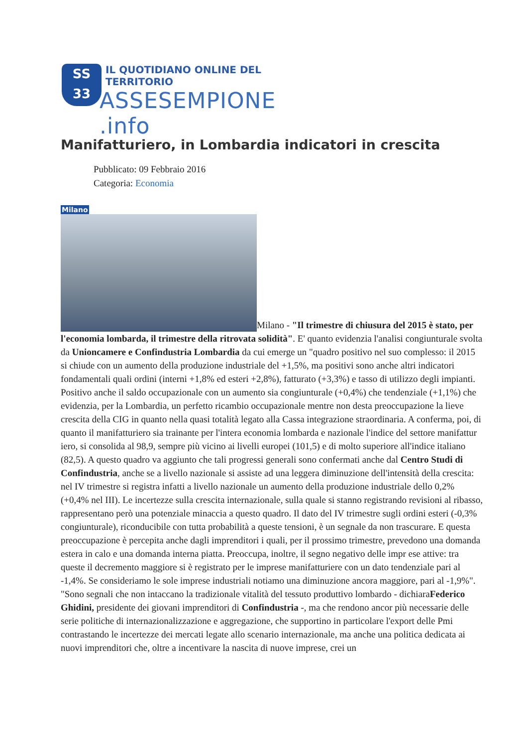SS
33
IL QUOTIDIANO ONLINE DEL TERRITORIO
ASSESEMPIONE .info
Manifatturiero, in Lombardia indicatori in crescita
Pubblicato: 09 Febbraio 2016
Categoria: Economia
Milano
Milano - "Il trimestre di chiusura del 2015 è stato, per l'economia lombarda, il trimestre della ritrovata solidità". E' quanto evidenzia l'analisi congiunturale svolta da Unioncamere e Confindustria Lombardia da cui emerge un "quadro positivo nel suo complesso: il 2015 si chiude con un aumento della produzione industriale del +1,5%, ma positivi sono anche altri indicatori fondamentali quali ordini (interni +1,8% ed esteri +2,8%), fatturato (+3,3%) e tasso di utilizzo degli impianti. Positivo anche il saldo occupazionale con un aumento sia congiunturale (+0,4%) che tendenziale (+1,1%) che evidenzia, per la Lombardia, un perfetto ricambio occupazionale mentre non desta preoccupazione la lieve crescita della CIG in quanto nella quasi totalità legato alla Cassa integrazione straordinaria. A conferma, poi, di quanto il manifatturiero sia trainante per l'intera economia lombarda e nazionale l'indice del settore manifattur iero, si consolida al 98,9, sempre più vicino ai livelli europei (101,5) e di molto superiore all'indice italiano (82,5). A questo quadro va aggiunto che tali progressi generali sono confermati anche dal Centro Studi di Confindustria, anche se a livello nazionale si assiste ad una leggera diminuzione dell'intensità della crescita: nel IV trimestre si registra infatti a livello nazionale un aumento della produzione industriale dello 0,2% (+0,4% nel III). Le incertezze sulla crescita internazionale, sulla quale si stanno registrando revisioni al ribasso, rappresentano però una potenziale minaccia a questo quadro. Il dato del IV trimestre sugli ordini esteri (-0,3% congiunturale), riconducibile con tutta probabilità a queste tensioni, è un segnale da non trascurare. E questa preoccupazione è percepita anche dagli imprenditori i quali, per il prossimo trimestre, prevedono una domanda estera in calo e una domanda interna piatta. Preoccupa, inoltre, il segno negativo delle impr ese attive: tra queste il decremento maggiore si è registrato per le imprese manifatturiere con un dato tendenziale pari al -1,4%. Se consideriamo le sole imprese industriali notiamo una diminuzione ancora maggiore, pari al -1,9%". "Sono segnali che non intaccano la tradizionale vitalità del tessuto produttivo lombardo - dichiaraFederico Ghidini, presidente dei giovani imprenditori di Confindustria -, ma che rendono ancor più necessarie delle serie politiche di internazionalizzazione e aggregazione, che supportino in particolare l'export delle Pmi contrastando le incertezze dei mercati legate allo scenario internazionale, ma anche una politica dedicata ai nuovi imprenditori che, oltre a incentivare la nascita di nuove imprese, crei un